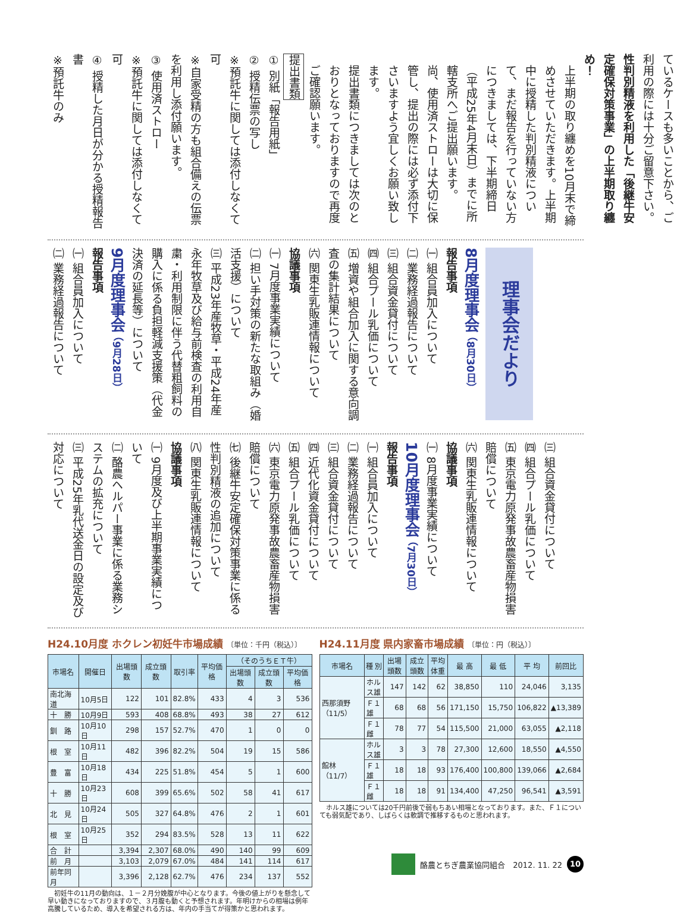ているケースも多いことから、ご利用の際には十分ご留意下さい。
性判別精液を利用した「後継牛安定確保対策事業」の上半期取り纏め！
上半期の取り纏めを10月末で締めさせていただきます。上半期中に授精した判別精液について、まだ報告を行っていない方につきましては、下半期締日（平成25年4月末日）までに所轄支所へご提出願います。
尚、使用済ストローは大切に保管し、提出の際には必ず添付下さいますよう宜しくお願い致します。
提出書類につきましては次のとおりとなっておりますので再度ご確認願います。
提出書類
① 別紙「報告用紙」
② 授精伝票の写し
※預託牛に関しては添付しなくて可
※自家受精の方も組合備えの伝票を利用し添付願います。
③ 使用済ストロー
※預託牛に関しては添付しなくて可
④ 授精した月日が分かる授精報告書
※預託牛のみ
理事会だより
8月度理事会 （8月30日）
報告事項
㈠ 組合員加入について
㈡ 業務経過報告について
㈢ 組合資金貸付について
㈣ 組合プール乳価について
㈤ 増資や組合加入に関する意向調査の集計結果について
㈥ 関東生乳販連情報について
協議事項
㈠ 7月度事業実績について
㈡ 担い手対策の新たな取組み（婚活支援）について
㈢ 平成23年産牧草・平成24年産永年牧草及び給与前検査の利用自粛・利用制限に伴う代替粗飼料の購入に係る負担軽減支援策（代金決済の延長等）について
9月度理事会 （9月28日）
報告事項
㈠ 組合員加入について
㈡ 業務経過報告について
㈢ 組合資金貸付について
㈣ 組合プール乳価について
㈤ 東京電力原発事故農畜産物損害賠償について
㈥ 関東生乳販連情報について
協議事項
㈠ 8月度事業実績について
10月度理事会 （7月30日）
報告事項
㈠ 組合員加入について
㈡ 業務経過報告について
㈢ 組合資金貸付について
㈣ 近代化資金貸付について
㈤ 組合プール乳価について
㈥ 東京電力原発事故農畜産物損害賠償について
㈦ 後継牛安定確保対策事業に係る性判別精液の追加について
㈧ 関東生乳販連情報について
協議事項
㈠ 9月度及び上半期事業実績について
㈡ 酪農ヘルパー事業に係る業務システムの拡充について
㈢ 平成25年乳代送金日の設定及び対応について
H24.10月度 ホクレン初妊牛市場成績 〔単位：千円（税込）〕
| 市場名 | 開催日 | 出場頭数 | 成立頭数 | 取引率 | 平均価格 | （そのうちＥＴ牛） | | |
| --- | --- | --- | --- | --- | --- | --- | --- | --- |
| | | | | | | 出場頭数 | 成立頭数 | 平均価格 |
| 南北海道 | 10月5日 | 122 | 101 | 82.8% | 433 | 4 | 3 | 536 |
| 十 勝 | 10月9日 | 593 | 408 | 68.8% | 493 | 38 | 27 | 612 |
| 釧 路 | 10月10日 | 298 | 157 | 52.7% | 470 | 1 | 0 | 0 |
| 根 室 | 10月11日 | 482 | 396 | 82.2% | 504 | 19 | 15 | 586 |
| 豊 富 | 10月18日 | 434 | 225 | 51.8% | 454 | 5 | 1 | 600 |
| 十 勝 | 10月23日 | 608 | 399 | 65.6% | 502 | 58 | 41 | 617 |
| 北 見 | 10月24日 | 505 | 327 | 64.8% | 476 | 2 | 1 | 601 |
| 根 室 | 10月25日 | 352 | 294 | 83.5% | 528 | 13 | 11 | 622 |
| 合 計 | | 3,394 | 2,307 | 68.0% | 490 | 140 | 99 | 609 |
| 前 月 | | 3,103 | 2,079 | 67.0% | 484 | 141 | 114 | 617 |
| 前年同月 | | 3,396 | 2,128 | 62.7% | 476 | 234 | 137 | 552 |
　初妊牛の11月の動向は、１－２月分娩腹が中心となります。今後の値上がりを懸念して早い動きになっておりますので、３月腹も動くと予想されます。年明けからの相場は例年高騰しているため、導入を希望される方は、年内の手当てが得策かと思われます。
H24.11月度 県内家畜市場成績 〔単位：円（税込）〕
| 市場名 | 種 別 | 出場頭数 | 成立頭数 | 平均体重 | 最 高 | 最 低 | 平 均 | 前回比 |
| --- | --- | --- | --- | --- | --- | --- | --- | --- |
| 西那須野（11/5） | ホルス雄 | 147 | 142 | 62 | 38,850 | 110 | 24,046 | 3,135 |
| | Ｆ１雄 | 68 | 68 | 56 | 171,150 | 15,750 | 106,822 | ▲13,389 |
| | Ｆ１雌 | 78 | 77 | 54 | 115,500 | 21,000 | 63,055 | ▲2,118 |
| 館林（11/7） | ホルス雄 | 3 | 3 | 78 | 27,300 | 12,600 | 18,550 | ▲4,550 |
| | Ｆ１雄 | 18 | 18 | 93 | 176,400 | 100,800 | 139,066 | ▲2,684 |
| | Ｆ１雌 | 18 | 18 | 91 | 134,400 | 47,250 | 96,541 | ▲3,591 |
　ホルス雄については20千円前後で弱もちあい相場となっております。また、Ｆ１についても弱気配であり、しばらくは軟調で推移するものと思われます。
酪農とちぎ農業協同組合　2012. 11. 22 10